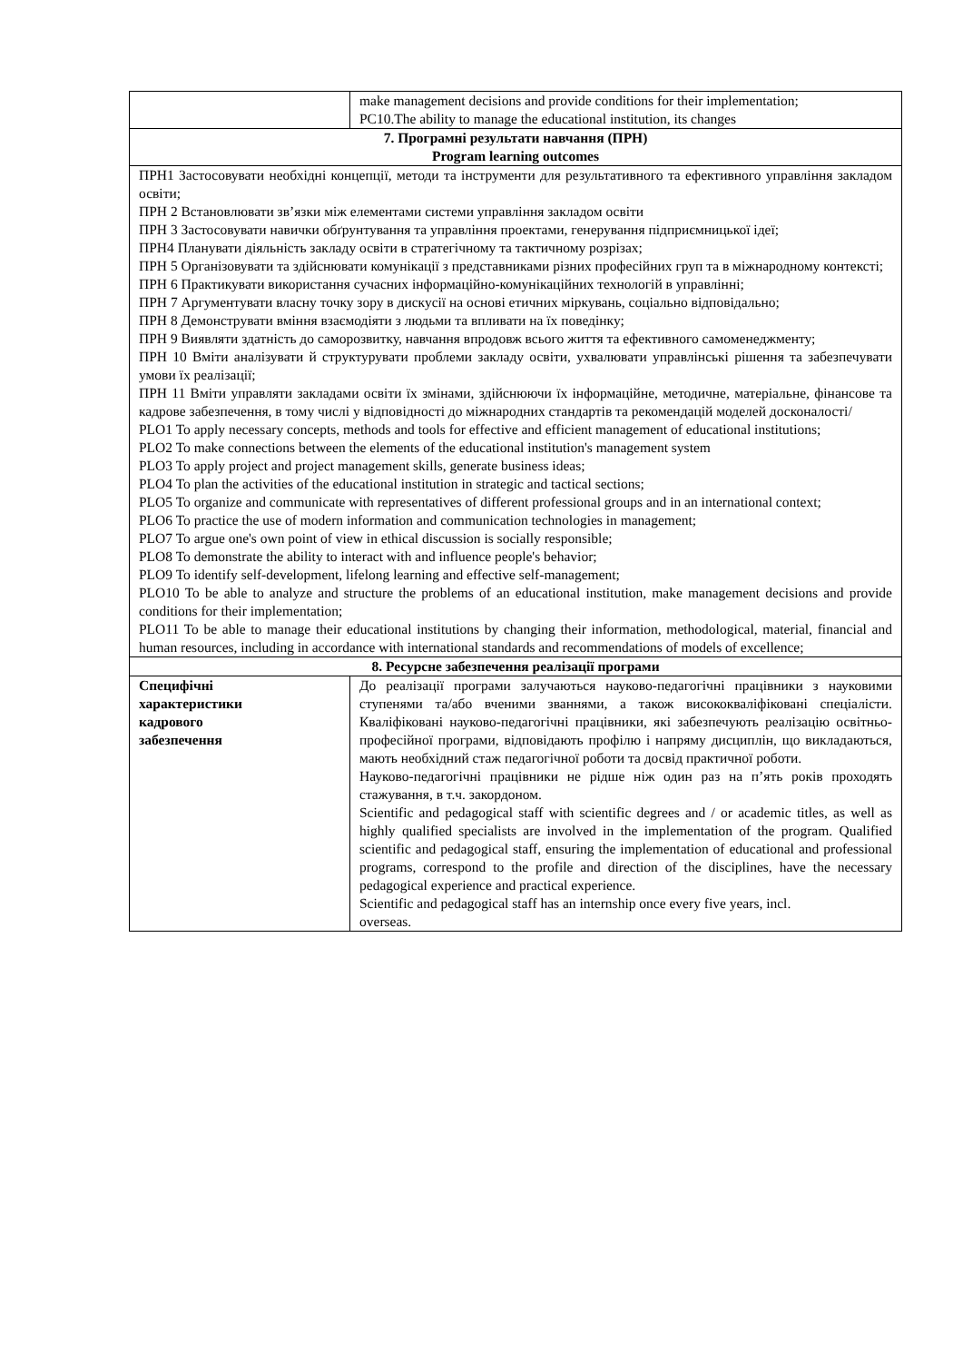| | make management decisions and provide conditions for their implementation; PC10.The ability to manage the educational institution, its changes | |
| 7. Програмні результати навчання (ПРН) Program learning outcomes | | |
| ПРН1 Застосовувати необхідні концепції, методи та інструменти для результативного та ефективного управління закладом освіти; ПРН 2 Встановлювати зв’язки між елементами системи управління закладом освіти ПРН 3 Застосовувати навички обґрунтування та управління проектами, генерування підприємницької ідеї; ПРН4 Планувати діяльність закладу освіти в стратегічному та тактичному розрізах; ПРН 5 Організовувати та здійснювати комунікації з представниками різних професійних груп та в міжнародному контексті; ПРН 6 Практикувати використання сучасних інформаційно-комунікаційних технологій в управлінні; ПРН 7 Аргументувати власну точку зору в дискусії на основі етичних міркувань, соціально відповідально; ПРН 8 Демонструвати вміння взаємодіяти з людьми та впливати на їх поведінку; ПРН 9 Виявляти здатність до саморозвитку, навчання впродовж всього життя та ефективного самоменеджменту; ПРН 10 Вміти аналізувати й структурувати проблеми закладу освіти, ухвалювати управлінські рішення та забезпечувати умови їх реалізації; ПРН 11 Вміти управляти закладами освіти їх змінами, здійснюючи їх інформаційне, методичне, матеріальне, фінансове та кадрове забезпечення, в тому числі у відповідності до міжнародних стандартів та рекомендацій моделей досконалості/ PLO1 To apply necessary concepts, methods and tools for effective and efficient management of educational institutions; PLO2 To make connections between the elements of the educational institution's management system PLO3 To apply project and project management skills, generate business ideas; PLO4 To plan the activities of the educational institution in strategic and tactical sections; PLO5 To organize and communicate with representatives of different professional groups and in an international context; PLO6 To practice the use of modern information and communication technologies in management; PLO7 To argue one's own point of view in ethical discussion is socially responsible; PLO8 To demonstrate the ability to interact with and influence people's behavior; PLO9 To identify self-development, lifelong learning and effective self-management; PLO10 To be able to analyze and structure the problems of an educational institution, make management decisions and provide conditions for their implementation; PLO11 To be able to manage their educational institutions by changing their information, methodological, material, financial and human resources, including in accordance with international standards and recommendations of models of excellence; | | |
| 8. Ресурсне забезпечення реалізації програми | | |
| Специфічні характеристики кадрового забезпечення | | До реалізації програми залучаються науково-педагогічні працівники з науковими ступенями та/або вченими званнями, а також висококваліфіковані спеціалісти. Кваліфіковані науково-педагогічні працівники, які забезпечують реалізацію освітньо-професійної програми, відповідають профілю і напряму дисциплін, що викладаються, мають необхідний стаж педагогічної роботи та досвід практичної роботи. Науково-педагогічні працівники не рідше ніж один раз на п’ять років проходять стажування, в т.ч. закордоном. Scientific and pedagogical staff with scientific degrees and / or academic titles, as well as highly qualified specialists are involved in the implementation of the program. Qualified scientific and pedagogical staff, ensuring the implementation of educational and professional programs, correspond to the profile and direction of the disciplines, have the necessary pedagogical experience and practical experience. Scientific and pedagogical staff has an internship once every five years, incl. overseas. |